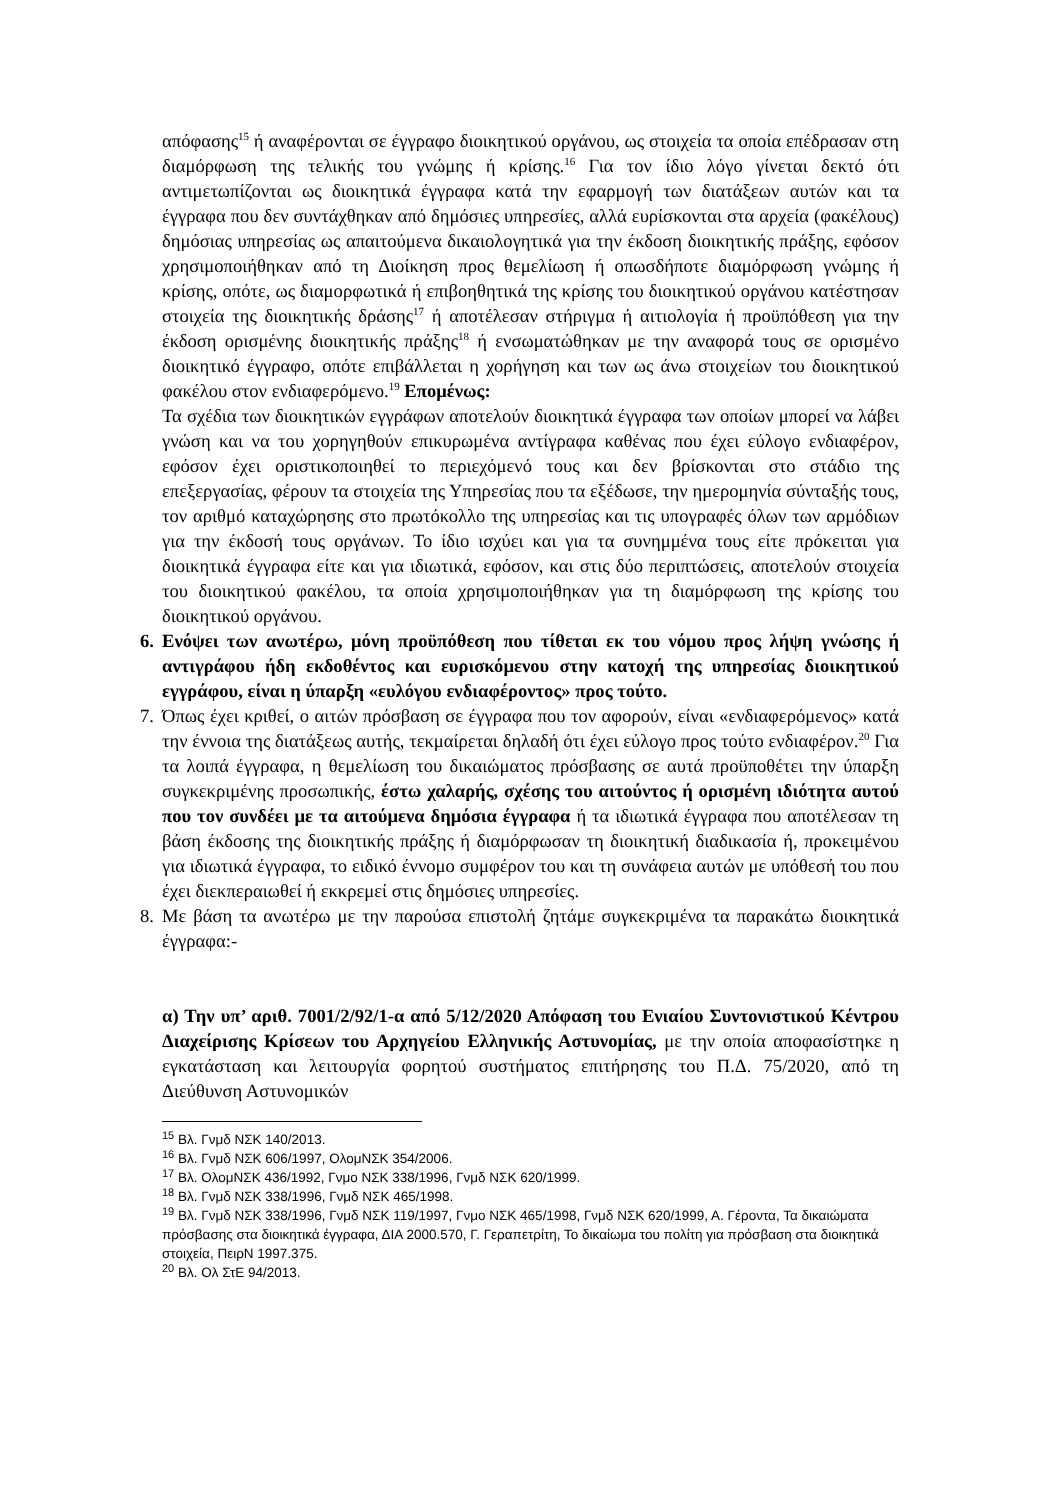απόφασης<sup>15</sup> ή αναφέρονται σε έγγραφο διοικητικού οργάνου, ως στοιχεία τα οποία επέδρασαν στη διαμόρφωση της τελικής του γνώμης ή κρίσης.<sup>16</sup> Για τον ίδιο λόγο γίνεται δεκτό ότι αντιμετωπίζονται ως διοικητικά έγγραφα κατά την εφαρμογή των διατάξεων αυτών και τα έγγραφα που δεν συντάχθηκαν από δημόσιες υπηρεσίες, αλλά ευρίσκονται στα αρχεία (φακέλους) δημόσιας υπηρεσίας ως απαιτούμενα δικαιολογητικά για την έκδοση διοικητικής πράξης, εφόσον χρησιμοποιήθηκαν από τη Διοίκηση προς θεμελίωση ή οπωσδήποτε διαμόρφωση γνώμης ή κρίσης, οπότε, ως διαμορφωτικά ή επιβοηθητικά της κρίσης του διοικητικού οργάνου κατέστησαν στοιχεία της διοικητικής δράσης<sup>17</sup> ή αποτέλεσαν στήριγμα ή αιτιολογία ή προϋπόθεση για την έκδοση ορισμένης διοικητικής πράξης<sup>18</sup> ή ενσωματώθηκαν με την αναφορά τους σε ορισμένο διοικητικό έγγραφο, οπότε επιβάλλεται η χορήγηση και των ως άνω στοιχείων του διοικητικού φακέλου στον ενδιαφερόμενο.<sup>19</sup> Επομένως:
Τα σχέδια των διοικητικών εγγράφων αποτελούν διοικητικά έγγραφα των οποίων μπορεί να λάβει γνώση και να του χορηγηθούν επικυρωμένα αντίγραφα καθένας που έχει εύλογο ενδιαφέρον, εφόσον έχει οριστικοποιηθεί το περιεχόμενό τους και δεν βρίσκονται στο στάδιο της επεξεργασίας, φέρουν τα στοιχεία της Υπηρεσίας που τα εξέδωσε, την ημερομηνία σύνταξής τους, τον αριθμό καταχώρησης στο πρωτόκολλο της υπηρεσίας και τις υπογραφές όλων των αρμόδιων για την έκδοσή τους οργάνων. Το ίδιο ισχύει και για τα συνημμένα τους είτε πρόκειται για διοικητικά έγγραφα είτε και για ιδιωτικά, εφόσον, και στις δύο περιπτώσεις, αποτελούν στοιχεία του διοικητικού φακέλου, τα οποία χρησιμοποιήθηκαν για τη διαμόρφωση της κρίσης του διοικητικού οργάνου.
6.
Ενόψει των ανωτέρω, μόνη προϋπόθεση που τίθεται εκ του νόμου προς λήψη γνώσης ή αντιγράφου ήδη εκδοθέντος και ευρισκόμενου στην κατοχή της υπηρεσίας διοικητικού εγγράφου, είναι η ύπαρξη «ευλόγου ενδιαφέροντος» προς τούτο.
7.
Όπως έχει κριθεί, ο αιτών πρόσβαση σε έγγραφα που τον αφορούν, είναι «ενδιαφερόμενος» κατά την έννοια της διατάξεως αυτής, τεκμαίρεται δηλαδή ότι έχει εύλογο προς τούτο ενδιαφέρον.<sup>20</sup> Για τα λοιπά έγγραφα, η θεμελίωση του δικαιώματος πρόσβασης σε αυτά προϋποθέτει την ύπαρξη συγκεκριμένης προσωπικής, έστω χαλαρής, σχέσης του αιτούντος ή ορισμένη ιδιότητα αυτού που τον συνδέει με τα αιτούμενα δημόσια έγγραφα ή τα ιδιωτικά έγγραφα που αποτέλεσαν τη βάση έκδοσης της διοικητικής πράξης ή διαμόρφωσαν τη διοικητική διαδικασία ή, προκειμένου για ιδιωτικά έγγραφα, το ειδικό έννομο συμφέρον του και τη συνάφεια αυτών με υπόθεσή του που έχει διεκπεραιωθεί ή εκκρεμεί στις δημόσιες υπηρεσίες.
8.
Με βάση τα ανωτέρω με την παρούσα επιστολή ζητάμε συγκεκριμένα τα παρακάτω διοικητικά έγγραφα:-
α) Την υπ’ αριθ. 7001/2/92/1-α από 5/12/2020 Απόφαση του Ενιαίου Συντονιστικού Κέντρου Διαχείρισης Κρίσεων του Αρχηγείου Ελληνικής Αστυνομίας, με την οποία αποφασίστηκε η εγκατάσταση και λειτουργία φορητού συστήματος επιτήρησης του Π.Δ. 75/2020, από τη Διεύθυνση Αστυνομικών
<sup>15</sup> Βλ. Γνμδ ΝΣΚ 140/2013.
<sup>16</sup> Βλ. Γνμδ ΝΣΚ 606/1997, ΟλομΝΣΚ 354/2006.
<sup>17</sup> Βλ. ΟλομΝΣΚ 436/1992, Γνμο ΝΣΚ 338/1996, Γνμδ ΝΣΚ 620/1999.
<sup>18</sup> Βλ. Γνμδ ΝΣΚ 338/1996, Γνμδ ΝΣΚ 465/1998.
<sup>19</sup> Βλ. Γνμδ ΝΣΚ 338/1996, Γνμδ ΝΣΚ 119/1997, Γνμο ΝΣΚ 465/1998, Γνμδ ΝΣΚ 620/1999, Α. Γέροντα, Τα δικαιώματα πρόσβασης στα διοικητικά έγγραφα, ΔΙΑ 2000.570, Γ. Γεραπετρίτη, Το δικαίωμα του πολίτη για πρόσβαση στα διοικητικά στοιχεία, ΠειρΝ 1997.375.
<sup>20</sup> Βλ. Ολ ΣτΕ 94/2013.